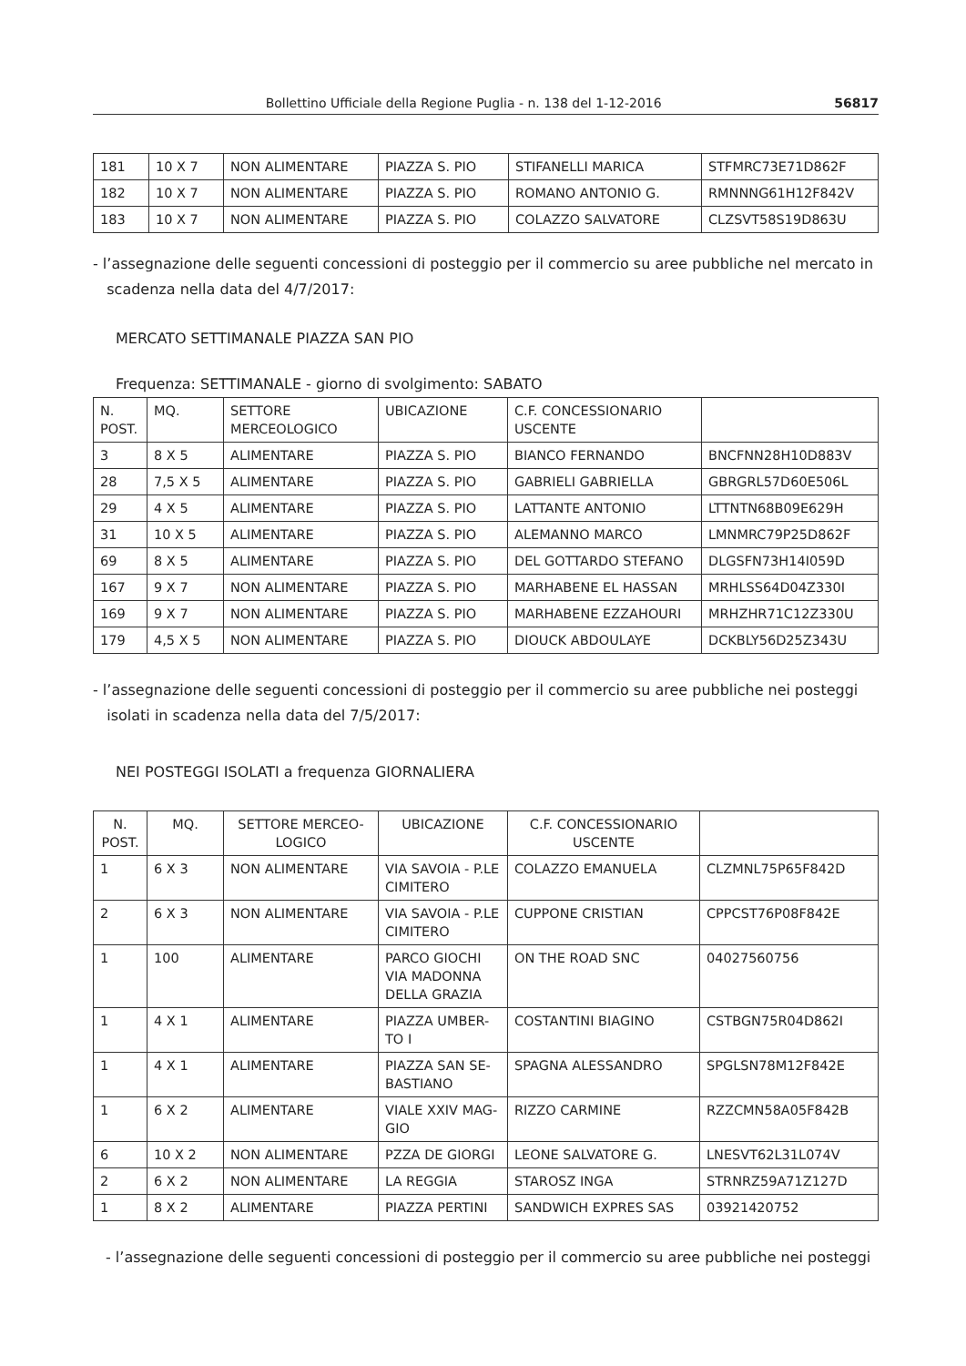Bollettino Ufficiale della Regione Puglia - n. 138 del 1-12-2016 56817
| 181 | 10 X 7 | NON ALIMENTARE | PIAZZA S. PIO | STIFANELLI MARICA | STFMRC73E71D862F |
| 182 | 10 X 7 | NON ALIMENTARE | PIAZZA S. PIO | ROMANO ANTONIO G. | RMNNNG61H12F842V |
| 183 | 10 X 7 | NON ALIMENTARE | PIAZZA S. PIO | COLAZZO SALVATORE | CLZSVT58S19D863U |
- l’assegnazione delle seguenti concessioni di posteggio per il commercio su aree pubbliche nel mercato in
scadenza nella data del 4/7/2017:
MERCATO SETTIMANALE PIAZZA SAN PIO
Frequenza: SETTIMANALE - giorno di svolgimento: SABATO
| N. POST. | MQ. | SETTORE MERCEOLOGICO | UBICAZIONE | C.F. CONCESSIONARIO USCENTE | |
| --- | --- | --- | --- | --- | --- |
| 3 | 8 X 5 | ALIMENTARE | PIAZZA S. PIO | BIANCO FERNANDO | BNCFNN28H10D883V |
| 28 | 7,5 X 5 | ALIMENTARE | PIAZZA S. PIO | GABRIELI GABRIELLA | GBRGRL57D60E506L |
| 29 | 4 X 5 | ALIMENTARE | PIAZZA S. PIO | LATTANTE ANTONIO | LTTNTN68B09E629H |
| 31 | 10 X 5 | ALIMENTARE | PIAZZA S. PIO | ALEMANNO MARCO | LMNMRC79P25D862F |
| 69 | 8 X 5 | ALIMENTARE | PIAZZA S. PIO | DEL GOTTARDO STEFANO | DLGSFN73H14I059D |
| 167 | 9 X 7 | NON ALIMENTARE | PIAZZA S. PIO | MARHABENE EL HASSAN | MRHLSS64D04Z330I |
| 169 | 9 X 7 | NON ALIMENTARE | PIAZZA S. PIO | MARHABENE EZZAHOURI | MRHZHR71C12Z330U |
| 179 | 4,5 X 5 | NON ALIMENTARE | PIAZZA S. PIO | DIOUCK ABDOULAYE | DCKBLY56D25Z343U |
- l’assegnazione delle seguenti concessioni di posteggio per il commercio su aree pubbliche nei posteggi
isolati in scadenza nella data del 7/5/2017:
NEI POSTEGGI ISOLATI a frequenza GIORNALIERA
| N. POST. | MQ. | SETTORE MERCEO-LOGICO | UBICAZIONE | C.F. CONCESSIONARIO USCENTE | |
| --- | --- | --- | --- | --- | --- |
| 1 | 6 X 3 | NON ALIMENTARE | VIA SAVOIA - P.LE CIMITERO | COLAZZO EMANUELA | CLZMNL75P65F842D |
| 2 | 6 X 3 | NON ALIMENTARE | VIA SAVOIA - P.LE CIMITERO | CUPPONE CRISTIAN | CPPCST76P08F842E |
| 1 | 100 | ALIMENTARE | PARCO GIOCHI VIA MADONNA DELLA GRAZIA | ON THE ROAD SNC | 04027560756 |
| 1 | 4 X 1 | ALIMENTARE | PIAZZA UMBER-TO I | COSTANTINI BIAGINO | CSTBGN75R04D862I |
| 1 | 4 X 1 | ALIMENTARE | PIAZZA SAN SE-BASTIANO | SPAGNA ALESSANDRO | SPGLSN78M12F842E |
| 1 | 6 X 2 | ALIMENTARE | VIALE XXIV MAG-GIO | RIZZO CARMINE | RZZCMN58A05F842B |
| 6 | 10 X 2 | NON ALIMENTARE | PZZA DE GIORGI | LEONE SALVATORE G. | LNESVT62L31L074V |
| 2 | 6 X 2 | NON ALIMENTARE | LA REGGIA | STAROSZ INGA | STRNRZ59A71Z127D |
| 1 | 8 X 2 | ALIMENTARE | PIAZZA PERTINI | SANDWICH EXPRES SAS | 03921420752 |
- l’assegnazione delle seguenti concessioni di posteggio per il commercio su aree pubbliche nei posteggi